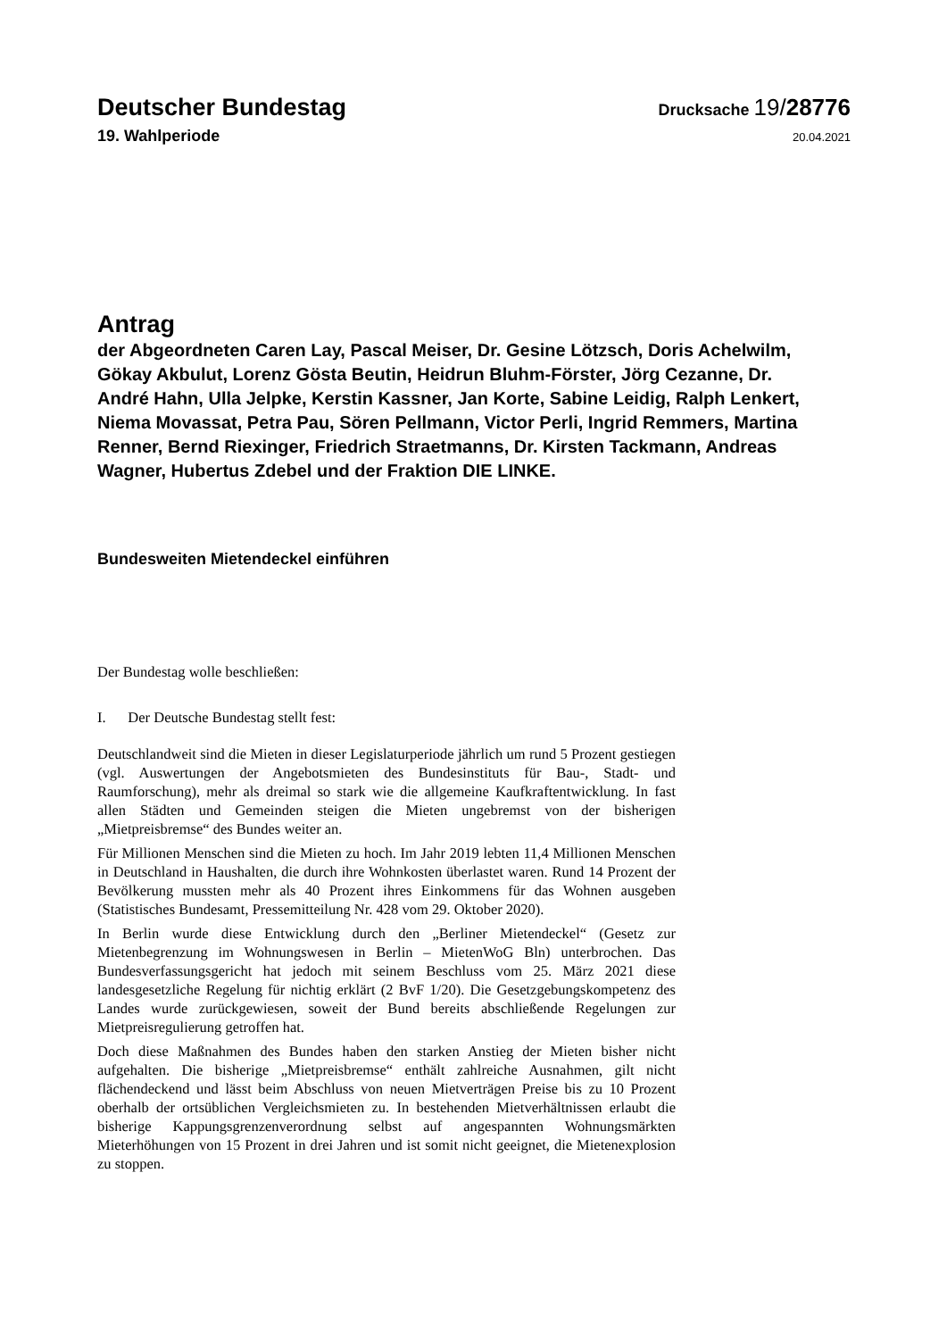Deutscher Bundestag
Drucksache 19/28776
19. Wahlperiode
20.04.2021
Antrag
der Abgeordneten Caren Lay, Pascal Meiser, Dr. Gesine Lötzsch, Doris Achelwilm, Gökay Akbulut, Lorenz Gösta Beutin, Heidrun Bluhm-Förster, Jörg Cezanne, Dr. André Hahn, Ulla Jelpke, Kerstin Kassner, Jan Korte, Sabine Leidig, Ralph Lenkert, Niema Movassat, Petra Pau, Sören Pellmann, Victor Perli, Ingrid Remmers, Martina Renner, Bernd Riexinger, Friedrich Straetmanns, Dr. Kirsten Tackmann, Andreas Wagner, Hubertus Zdebel und der Fraktion DIE LINKE.
Bundesweiten Mietendeckel einführen
Der Bundestag wolle beschließen:
I. Der Deutsche Bundestag stellt fest:
Deutschlandweit sind die Mieten in dieser Legislaturperiode jährlich um rund 5 Prozent gestiegen (vgl. Auswertungen der Angebotsmieten des Bundesinstituts für Bau-, Stadt- und Raumforschung), mehr als dreimal so stark wie die allgemeine Kaufkraftentwicklung. In fast allen Städten und Gemeinden steigen die Mieten ungebremst von der bisherigen „Mietpreisbremse“ des Bundes weiter an.
Für Millionen Menschen sind die Mieten zu hoch. Im Jahr 2019 lebten 11,4 Millionen Menschen in Deutschland in Haushalten, die durch ihre Wohnkosten überlastet waren. Rund 14 Prozent der Bevölkerung mussten mehr als 40 Prozent ihres Einkommens für das Wohnen ausgeben (Statistisches Bundesamt, Pressemitteilung Nr. 428 vom 29. Oktober 2020).
In Berlin wurde diese Entwicklung durch den „Berliner Mietendeckel“ (Gesetz zur Mietenbegrenzung im Wohnungswesen in Berlin – MietenWoG Bln) unterbrochen. Das Bundesverfassungsgericht hat jedoch mit seinem Beschluss vom 25. März 2021 diese landesgesetzliche Regelung für nichtig erklärt (2 BvF 1/20). Die Gesetzgebungskompetenz des Landes wurde zurückgewiesen, soweit der Bund bereits abschließende Regelungen zur Mietpreisregulierung getroffen hat.
Doch diese Maßnahmen des Bundes haben den starken Anstieg der Mieten bisher nicht aufgehalten. Die bisherige „Mietpreisbremse“ enthält zahlreiche Ausnahmen, gilt nicht flächendeckend und lässt beim Abschluss von neuen Mietverträgen Preise bis zu 10 Prozent oberhalb der ortsüblichen Vergleichsmieten zu. In bestehenden Mietverhältnissen erlaubt die bisherige Kappungsgrenzenverordnung selbst auf angespannten Wohnungsmärkten Mieterhöhungen von 15 Prozent in drei Jahren und ist somit nicht geeignet, die Mietenexplosion zu stoppen.